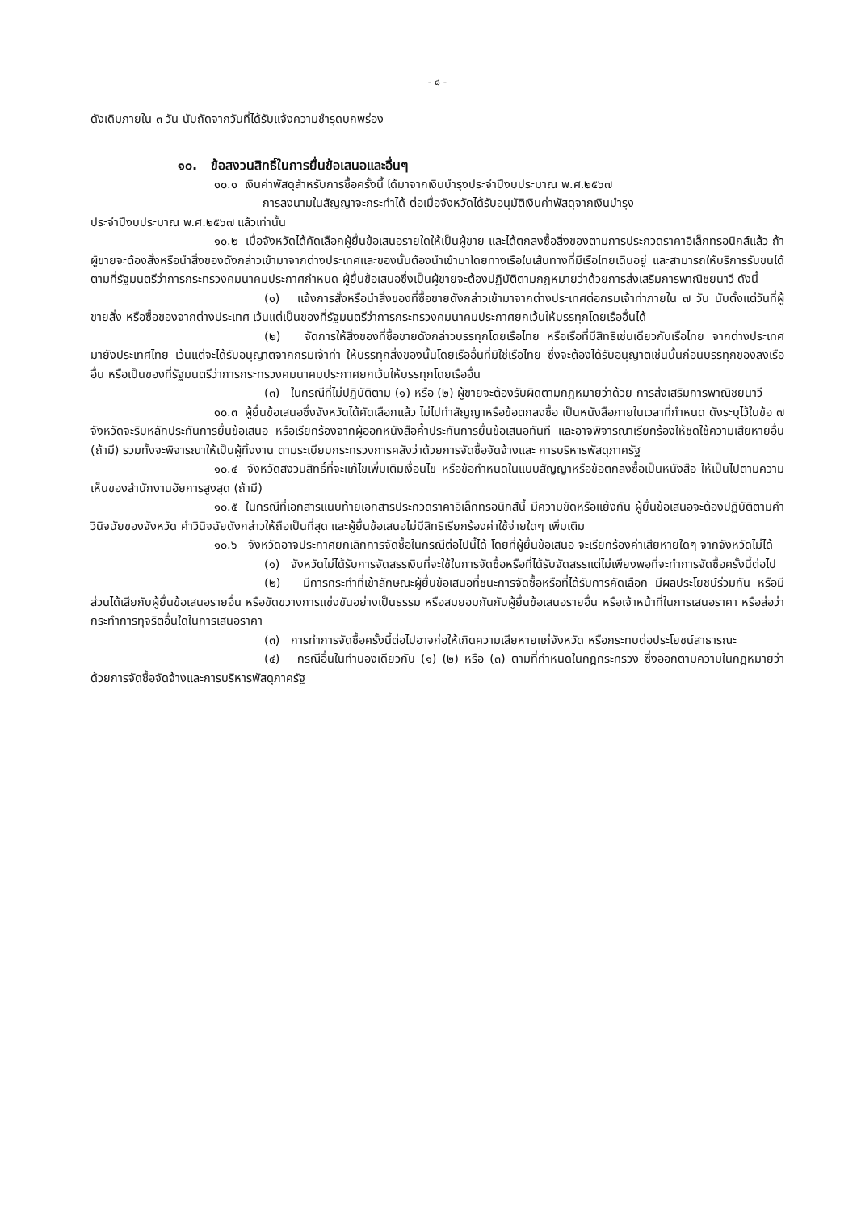- ๘ -
ดังเดิมภายใน ๓ วัน นับถัดจากวันที่ได้รับแจ้งความชำรุดบกพร่อง
๑๐. ข้อสงวนสิทธิ์ในการยื่นข้อเสนอและอื่นๆ
๑๐.๑ เงินค่าพัสดุสำหรับการซื้อครั้งนี้ ได้มาจากเงินบำรุงประจำปีงบประมาณ พ.ศ.๒๕๖๗
การลงนามในสัญญาจะกระทำได้ ต่อเมื่อจังหวัดได้รับอนุมัติเงินค่าพัสดุจากเงินบำรุง
ประจำปีงบประมาณ พ.ศ.๒๕๖๗ แล้วเท่านั้น
๑๐.๒ เมื่อจังหวัดได้คัดเลือกผู้ยื่นข้อเสนอรายใดให้เป็นผู้ขาย และได้ตกลงซื้อสิ่งของตามการประกวดราคาอิเล็กทรอนิกส์แล้ว ถ้าผู้ขายจะต้องสั่งหรือนำสิ่งของดังกล่าวเข้ามาจากต่างประเทศและของนั้นต้องนำเข้ามาโดยทางเรือในเส้นทางที่มีเรือไทยเดินอยู่ และสามารถให้บริการรับขนได้ตามที่รัฐมนตรีว่าการกระทรวงคมนาคมประกาศกำหนด ผู้ยื่นข้อเสนอซึ่งเป็นผู้ขายจะต้องปฏิบัติตามกฎหมายว่าด้วยการส่งเสริมการพาณิชยนาวี ดังนี้
(๑) แจ้งการสั่งหรือนำสิ่งของที่ซื้อขายดังกล่าวเข้ามาจากต่างประเทศต่อกรมเจ้าท่าภายใน ๗ วัน นับตั้งแต่วันที่ผู้ขายสั่ง หรือซื้อของจากต่างประเทศ เว้นแต่เป็นของที่รัฐมนตรีว่าการกระทรวงคมนาคมประกาศยกเว้นให้บรรทุกโดยเรืออื่นได้
(๒) จัดการให้สิ่งของที่ซื้อขายดังกล่าวบรรทุกโดยเรือไทย หรือเรือที่มีสิทธิเช่นเดียวกับเรือไทย จากต่างประเทศมายังประเทศไทย เว้นแต่จะได้รับอนุญาตจากกรมเจ้าท่า ให้บรรทุกสิ่งของนั้นโดยเรืออื่นที่มิใช่เรือไทย ซึ่งจะต้องได้รับอนุญาตเช่นนั้นก่อนบรรทุกของลงเรืออื่น หรือเป็นของที่รัฐมนตรีว่าการกระทรวงคมนาคมประกาศยกเว้นให้บรรทุกโดยเรืออื่น
(๓) ในกรณีที่ไม่ปฏิบัติตาม (๑) หรือ (๒) ผู้ขายจะต้องรับผิดตามกฎหมายว่าด้วย การส่งเสริมการพาณิชยนาวี
๑๐.๓ ผู้ยื่นข้อเสนอซึ่งจังหวัดได้คัดเลือกแล้ว ไม่ไปทำสัญญาหรือข้อตกลงซื้อ เป็นหนังสือภายในเวลาที่กำหนด ดังระบุไว้ในข้อ ๗ จังหวัดจะริบหลักประกันการยื่นข้อเสนอ หรือเรียกร้องจากผู้ออกหนังสือค้ำประกันการยื่นข้อเสนอทันที และอาจพิจารณาเรียกร้องให้ชดใช้ความเสียหายอื่น (ถ้ามี) รวมทั้งจะพิจารณาให้เป็นผู้ทิ้งงาน ตามระเบียบกระทรวงการคลังว่าด้วยการจัดซื้อจัดจ้างและ การบริหารพัสดุภาครัฐ
๑๐.๔ จังหวัดสงวนสิทธิ์ที่จะแก้ไขเพิ่มเติมเงื่อนไข หรือข้อกำหนดในแบบสัญญาหรือข้อตกลงซื้อเป็นหนังสือ ให้เป็นไปตามความเห็นของสำนักงานอัยการสูงสุด (ถ้ามี)
๑๐.๕ ในกรณีที่เอกสารแนบท้ายเอกสารประกวดราคาอิเล็กทรอนิกส์นี้ มีความขัดหรือแย้งกัน ผู้ยื่นข้อเสนอจะต้องปฏิบัติตามคำวินิจฉัยของจังหวัด คำวินิจฉัยดังกล่าวให้ถือเป็นที่สุด และผู้ยื่นข้อเสนอไม่มีสิทธิเรียกร้องค่าใช้จ่ายใดๆ เพิ่มเติม
๑๐.๖ จังหวัดอาจประกาศยกเลิกการจัดซื้อในกรณีต่อไปนี้ได้ โดยที่ผู้ยื่นข้อเสนอ จะเรียกร้องค่าเสียหายใดๆ จากจังหวัดไม่ได้
(๑) จังหวัดไม่ได้รับการจัดสรรเงินที่จะใช้ในการจัดซื้อหรือที่ได้รับจัดสรรแต่ไม่เพียงพอที่จะทำการจัดซื้อครั้งนี้ต่อไป
(๒) มีการกระทำที่เข้าลักษณะผู้ยื่นข้อเสนอที่ชนะการจัดซื้อหรือที่ได้รับการคัดเลือก มีผลประโยชน์ร่วมกัน หรือมีส่วนได้เสียกับผู้ยื่นข้อเสนอรายอื่น หรือขัดขวางการแข่งขันอย่างเป็นธรรม หรือสมยอมกันกับผู้ยื่นข้อเสนอรายอื่น หรือเจ้าหน้าที่ในการเสนอราคา หรือส่อว่ากระทำการทุจริตอื่นใดในการเสนอราคา
(๓) การทำการจัดซื้อครั้งนี้ต่อไปอาจก่อให้เกิดความเสียหายแก่จังหวัด หรือกระทบต่อประโยชน์สาธารณะ
(๔) กรณีอื่นในทำนองเดียวกับ (๑) (๒) หรือ (๓) ตามที่กำหนดในกฎกระทรวง ซึ่งออกตามความในกฎหมายว่าด้วยการจัดซื้อจัดจ้างและการบริหารพัสดุภาครัฐ